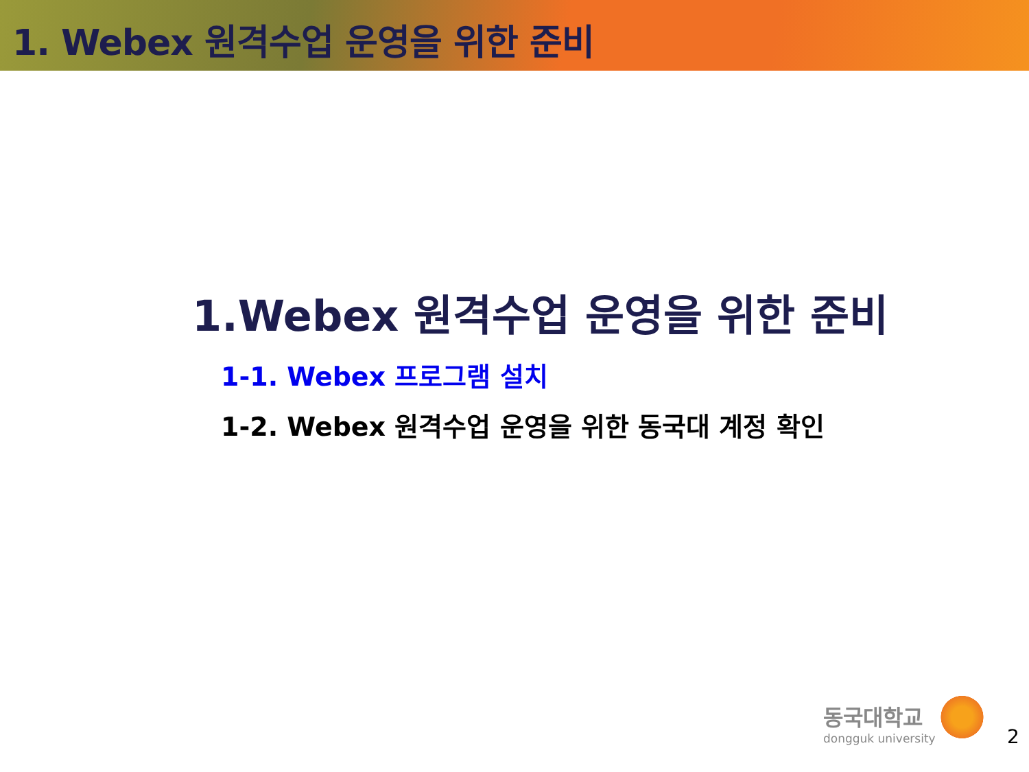1. Webex 원격수업 운영을 위한 준비
1.Webex 원격수업 운영을 위한 준비
1-1. Webex 프로그램 설치
1-2. Webex 원격수업 운영을 위한 동국대 계정 확인
동국대학교
dongguk university
2